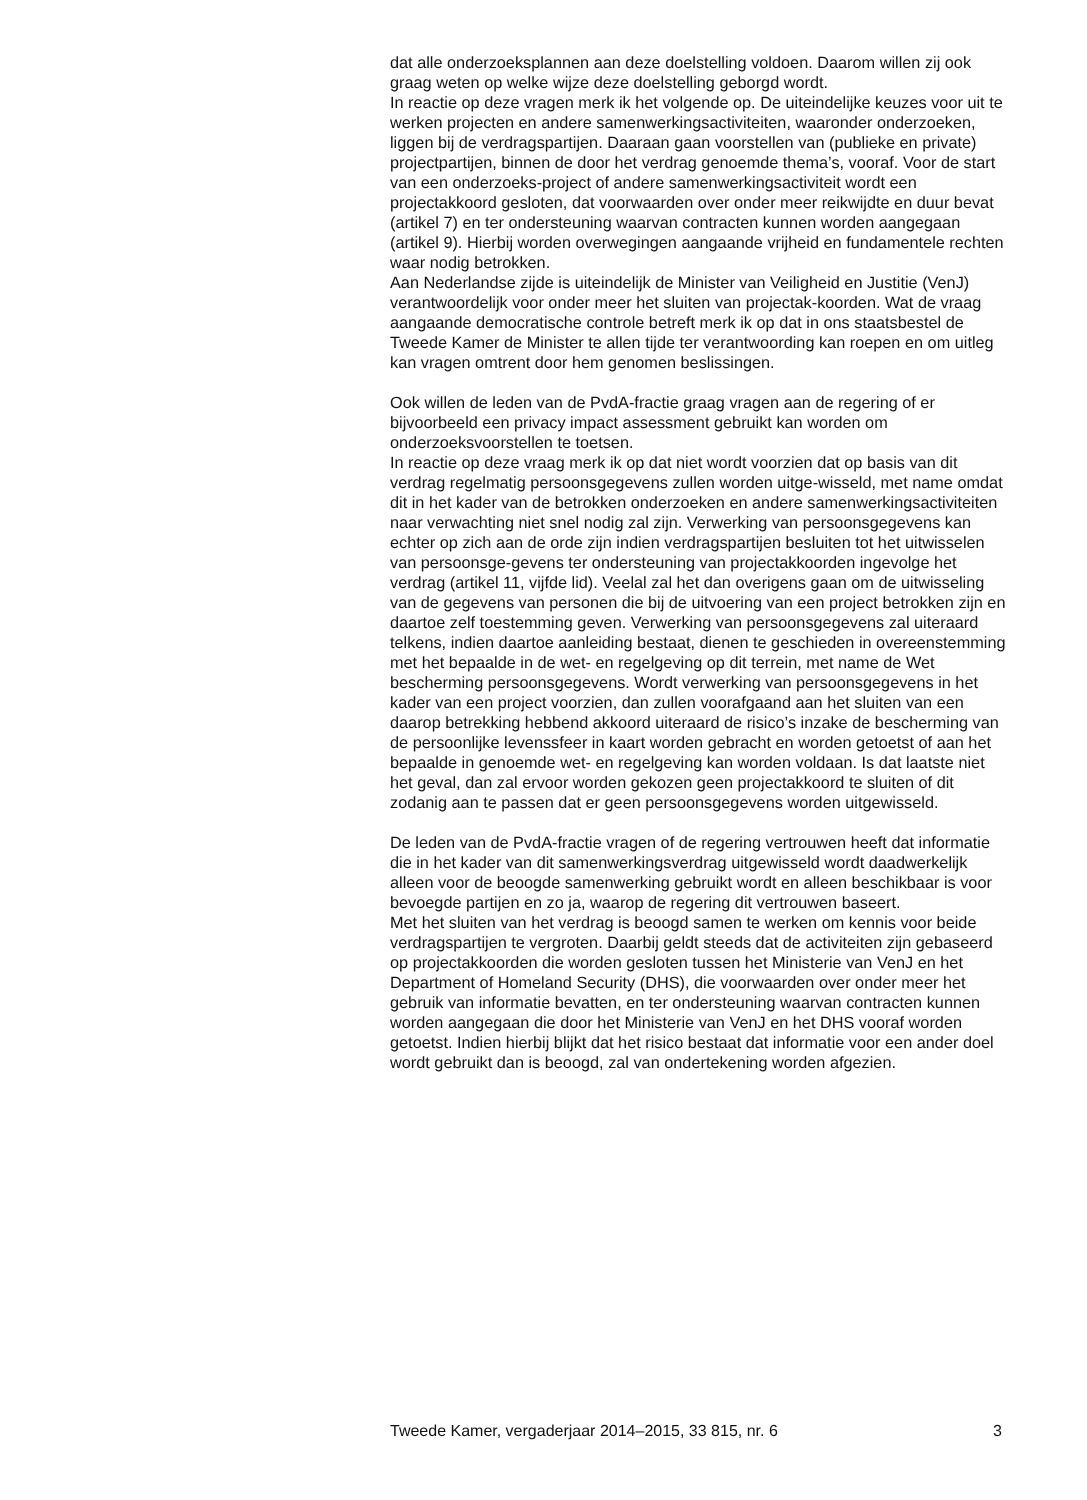dat alle onderzoeksplannen aan deze doelstelling voldoen. Daarom willen zij ook graag weten op welke wijze deze doelstelling geborgd wordt.
In reactie op deze vragen merk ik het volgende op. De uiteindelijke keuzes voor uit te werken projecten en andere samenwerkingsactiviteiten, waaronder onderzoeken, liggen bij de verdragspartijen. Daaraan gaan voorstellen van (publieke en private) projectpartijen, binnen de door het verdrag genoemde thema’s, vooraf. Voor de start van een onderzoeks-project of andere samenwerkingsactiviteit wordt een projectakkoord gesloten, dat voorwaarden over onder meer reikwijdte en duur bevat (artikel 7) en ter ondersteuning waarvan contracten kunnen worden aangegaan (artikel 9). Hierbij worden overwegingen aangaande vrijheid en fundamentele rechten waar nodig betrokken.
Aan Nederlandse zijde is uiteindelijk de Minister van Veiligheid en Justitie (VenJ) verantwoordelijk voor onder meer het sluiten van projectak-koorden. Wat de vraag aangaande democratische controle betreft merk ik op dat in ons staatsbestel de Tweede Kamer de Minister te allen tijde ter verantwoording kan roepen en om uitleg kan vragen omtrent door hem genomen beslissingen.
Ook willen de leden van de PvdA-fractie graag vragen aan de regering of er bijvoorbeeld een privacy impact assessment gebruikt kan worden om onderzoeksvoorstellen te toetsen.
In reactie op deze vraag merk ik op dat niet wordt voorzien dat op basis van dit verdrag regelmatig persoonsgegevens zullen worden uitge-wisseld, met name omdat dit in het kader van de betrokken onderzoeken en andere samenwerkingsactiviteiten naar verwachting niet snel nodig zal zijn. Verwerking van persoonsgegevens kan echter op zich aan de orde zijn indien verdragspartijen besluiten tot het uitwisselen van persoonsge-gevens ter ondersteuning van projectakkoorden ingevolge het verdrag (artikel 11, vijfde lid). Veelal zal het dan overigens gaan om de uitwisseling van de gegevens van personen die bij de uitvoering van een project betrokken zijn en daartoe zelf toestemming geven. Verwerking van persoonsgegevens zal uiteraard telkens, indien daartoe aanleiding bestaat, dienen te geschieden in overeenstemming met het bepaalde in de wet- en regelgeving op dit terrein, met name de Wet bescherming persoonsgegevens. Wordt verwerking van persoonsgegevens in het kader van een project voorzien, dan zullen voorafgaand aan het sluiten van een daarop betrekking hebbend akkoord uiteraard de risico’s inzake de bescherming van de persoonlijke levenssfeer in kaart worden gebracht en worden getoetst of aan het bepaalde in genoemde wet- en regelgeving kan worden voldaan. Is dat laatste niet het geval, dan zal ervoor worden gekozen geen projectakkoord te sluiten of dit zodanig aan te passen dat er geen persoonsgegevens worden uitgewisseld.
De leden van de PvdA-fractie vragen of de regering vertrouwen heeft dat informatie die in het kader van dit samenwerkingsverdrag uitgewisseld wordt daadwerkelijk alleen voor de beoogde samenwerking gebruikt wordt en alleen beschikbaar is voor bevoegde partijen en zo ja, waarop de regering dit vertrouwen baseert.
Met het sluiten van het verdrag is beoogd samen te werken om kennis voor beide verdragspartijen te vergroten. Daarbij geldt steeds dat de activiteiten zijn gebaseerd op projectakkoorden die worden gesloten tussen het Ministerie van VenJ en het Department of Homeland Security (DHS), die voorwaarden over onder meer het gebruik van informatie bevatten, en ter ondersteuning waarvan contracten kunnen worden aangegaan die door het Ministerie van VenJ en het DHS vooraf worden getoetst. Indien hierbij blijkt dat het risico bestaat dat informatie voor een ander doel wordt gebruikt dan is beoogd, zal van ondertekening worden afgezien.
Tweede Kamer, vergaderjaar 2014–2015, 33 815, nr. 6 3